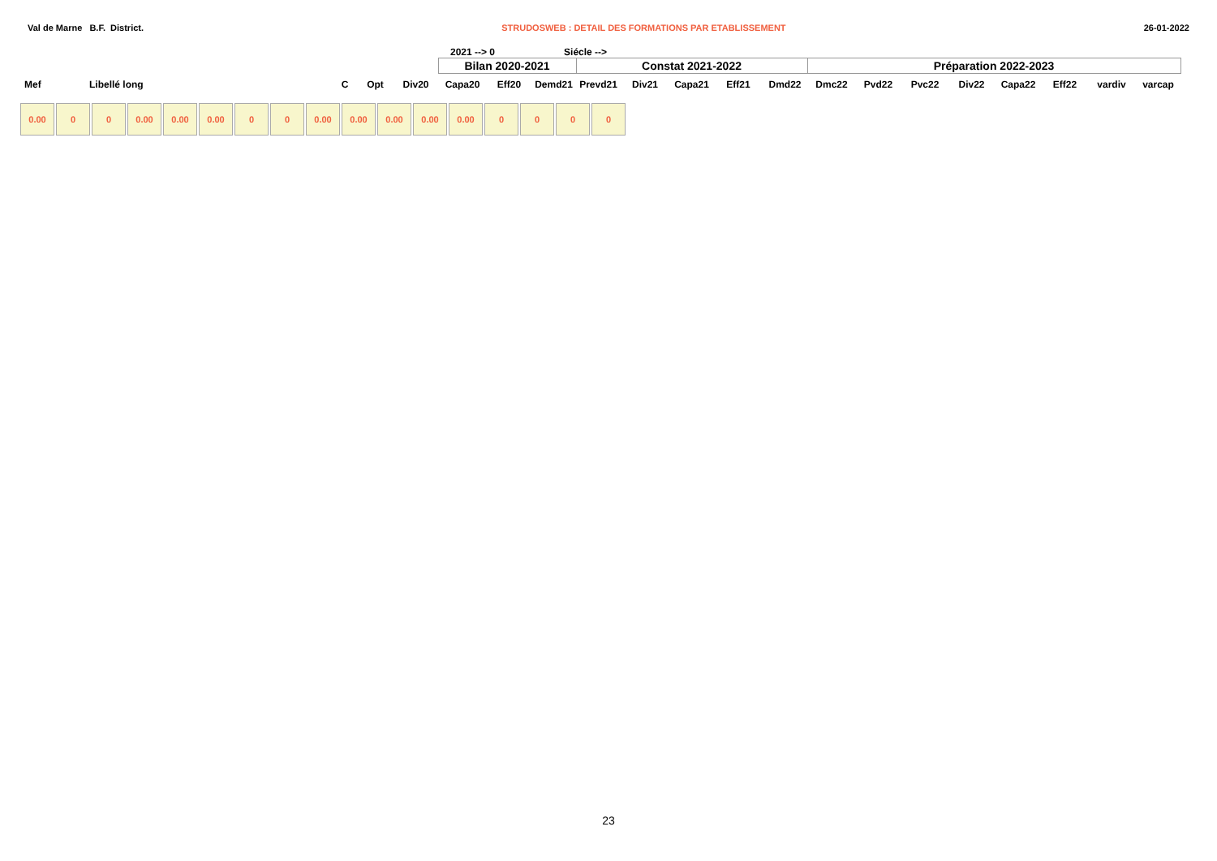Val de Marne B.F. District. STRUDOSWEB : DETAIL DES FORMATIONS PAR ETABLISSEMENT 26-01-2022
2021 --> 0 Siécle -->
| | | | | | Bilan 2020-2021 | | | Constat 2021-2022 | | | | | Préparation 2022-2023 | | | | | | | |
| Mef | Libellé long | C | Opt | Div20 | Capa20 | Eff20 | Demd21 | Prevd21 | Div21 | Capa21 | Eff21 | Dmd22 | Dmc22 | Pvd22 | Pvc22 | Div22 | Capa22 | Eff22 | vardiv | varcap |
0.00 0 0 0.00 0.00 0.00 0 0 0.00 0.00 0.00 0.00 0.00 0 0 0 0
23